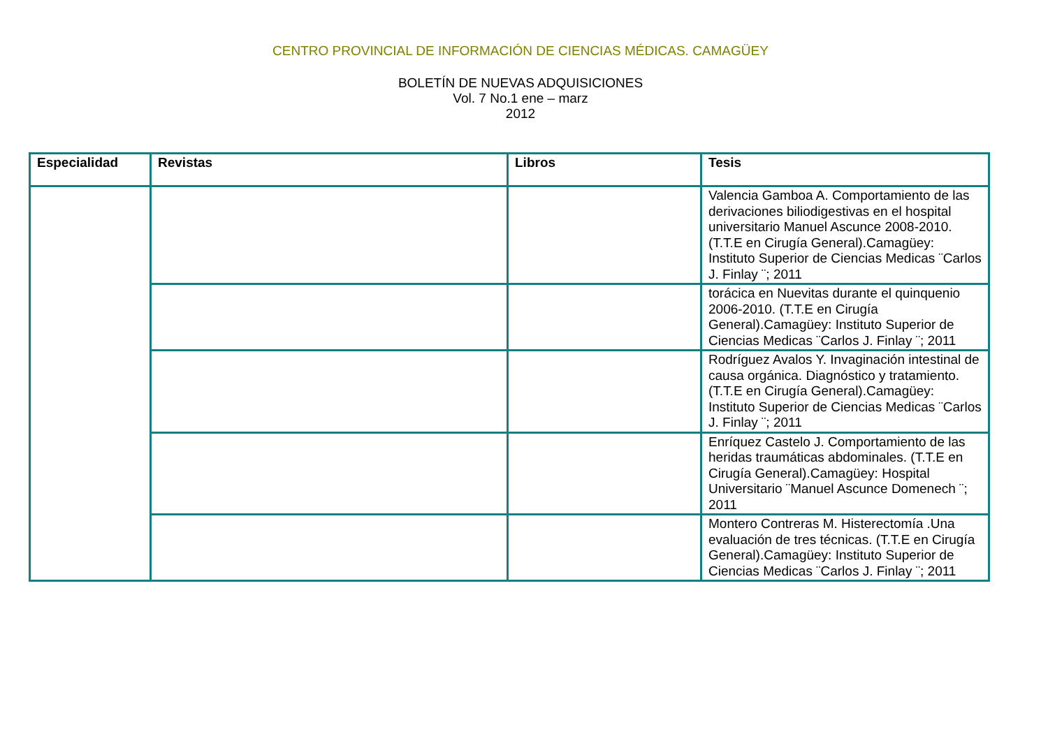CENTRO PROVINCIAL DE INFORMACIÓN DE CIENCIAS MÉDICAS. CAMAGÜEY
BOLETÍN DE NUEVAS ADQUISICIONES
Vol. 7 No.1 ene – marz
2012
| Especialidad | Revistas | Libros | Tesis |
| --- | --- | --- | --- |
| | | | Valencia Gamboa A. Comportamiento de las derivaciones biliodigestivas en el hospital universitario Manuel Ascunce 2008-2010. (T.T.E en Cirugía General).Camagüey: Instituto Superior de Ciencias Medicas ¨Carlos J. Finlay ¨; 2011 |
| | | | torácica en Nuevitas durante el quinquenio 2006-2010. (T.T.E en Cirugía General).Camagüey: Instituto Superior de Ciencias Medicas ¨Carlos J. Finlay ¨; 2011 |
| | | | Rodríguez Avalos Y. Invaginación intestinal de causa orgánica. Diagnóstico y tratamiento. (T.T.E en Cirugía General).Camagüey: Instituto Superior de Ciencias Medicas ¨Carlos J. Finlay ¨; 2011 |
| | | | Enríquez Castelo J. Comportamiento de las heridas traumáticas abdominales. (T.T.E en Cirugía General).Camagüey: Hospital Universitario ¨Manuel Ascunce Domenech ¨; 2011 |
| | | | Montero Contreras M. Histerectomía .Una evaluación de tres técnicas. (T.T.E en Cirugía General).Camagüey: Instituto Superior de Ciencias Medicas ¨Carlos J. Finlay ¨; 2011 |